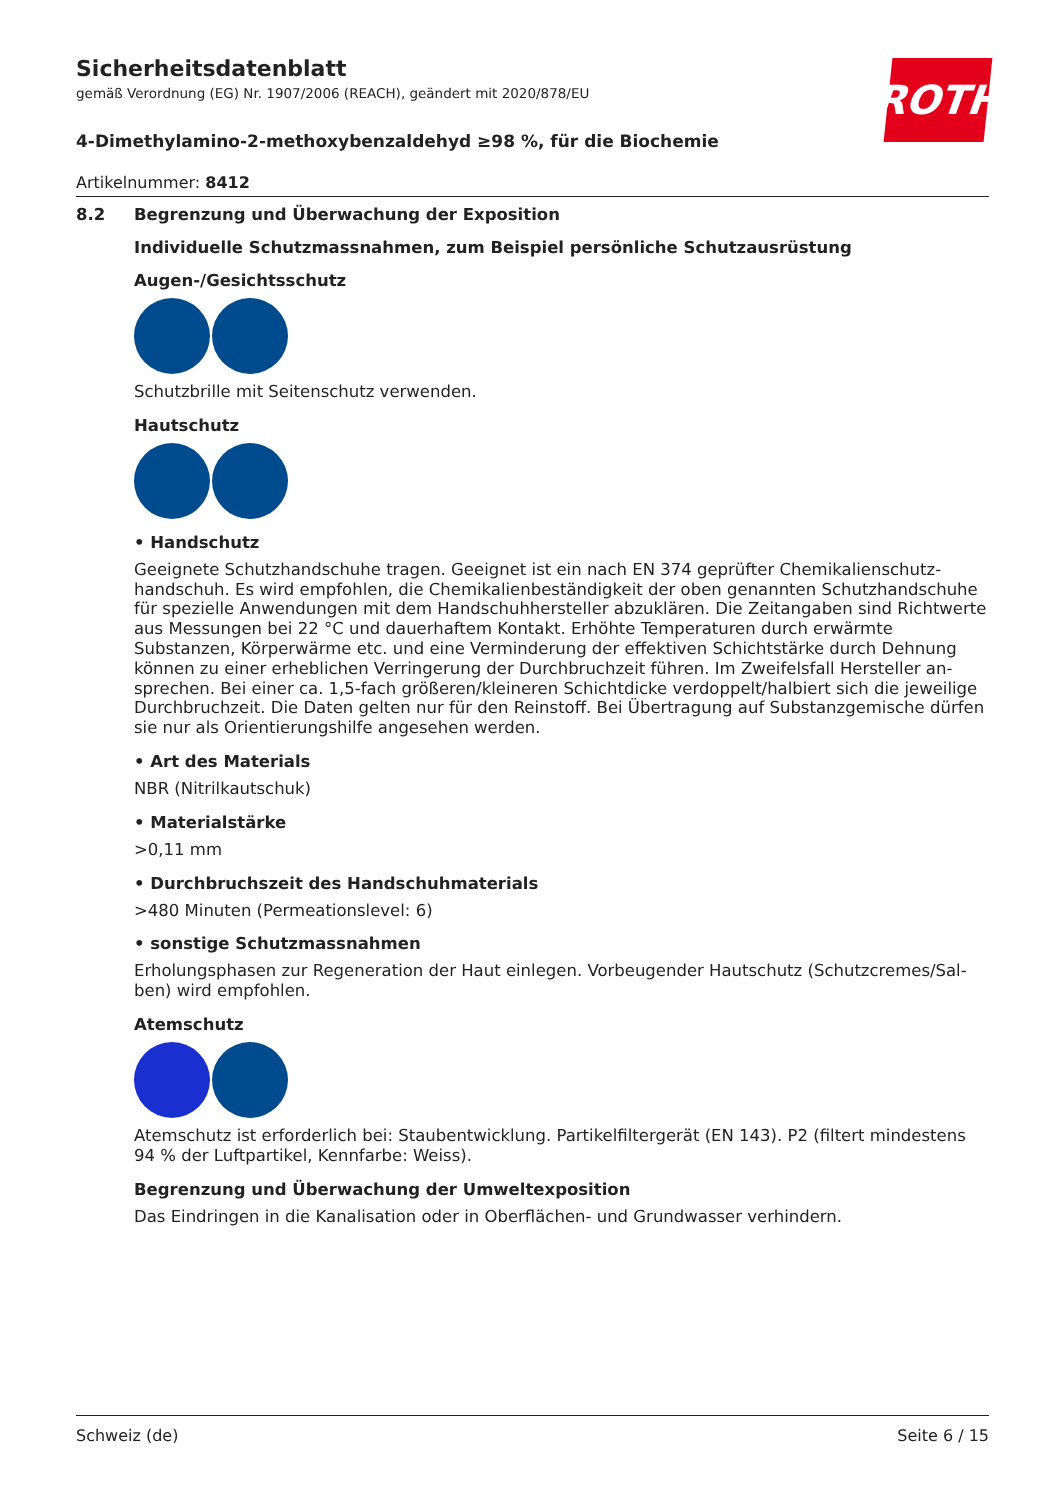ROTH
Sicherheitsdatenblatt
gemäß Verordnung (EG) Nr. 1907/2006 (REACH), geändert mit 2020/878/EU
4-Dimethylamino-2-methoxybenzaldehyd ≥98 %, für die Biochemie
Artikelnummer: 8412
8.2 Begrenzung und Überwachung der Exposition
Individuelle Schutzmassnahmen, zum Beispiel persönliche Schutzausrüstung
Augen-/Gesichtsschutz
Schutzbrille mit Seitenschutz verwenden.
Hautschutz
• Handschutz
Geeignete Schutzhandschuhe tragen. Geeignet ist ein nach EN 374 geprüfter Chemikalienschutz­handschuh. Es wird empfohlen, die Chemikalienbeständigkeit der oben genannten Schutzhandschu­he für spezielle Anwendungen mit dem Handschuhhersteller abzuklären. Die Zeitangaben sind Richt­werte aus Messungen bei 22 °C und dauerhaftem Kontakt. Erhöhte Temperaturen durch erwärmte Substanzen, Körperwärme etc. und eine Verminderung der effektiven Schichtstärke durch Dehnung können zu einer erheblichen Verringerung der Durchbruchzeit führen. Im Zweifelsfall Hersteller an­sprechen. Bei einer ca. 1,5-fach größeren/kleineren Schichtdicke verdoppelt/halbiert sich die jeweili­ge Durchbruchzeit. Die Daten gelten nur für den Reinstoff. Bei Übertragung auf Substanzgemische dürfen sie nur als Orientierungshilfe angesehen werden.
• Art des Materials
NBR (Nitrilkautschuk)
• Materialstärke
>0,11 mm
• Durchbruchszeit des Handschuhmaterials
>480 Minuten (Permeationslevel: 6)
• sonstige Schutzmassnahmen
Erholungsphasen zur Regeneration der Haut einlegen. Vorbeugender Hautschutz (Schutzcremes/Sal­ben) wird empfohlen.
Atemschutz
Atemschutz ist erforderlich bei: Staubentwicklung. Partikelfiltergerät (EN 143). P2 (filtert mindestens 94 % der Luftpartikel, Kennfarbe: Weiss).
Begrenzung und Überwachung der Umweltexposition
Das Eindringen in die Kanalisation oder in Oberflächen- und Grundwasser verhindern.
Schweiz (de) Seite 6 / 15